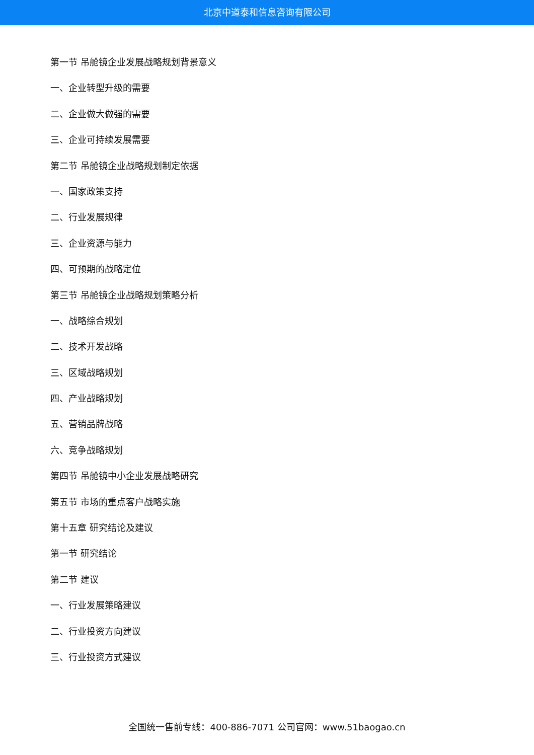北京中道泰和信息咨询有限公司
第一节 吊舱镜企业发展战略规划背景意义
一、企业转型升级的需要
二、企业做大做强的需要
三、企业可持续发展需要
第二节 吊舱镜企业战略规划制定依据
一、国家政策支持
二、行业发展规律
三、企业资源与能力
四、可预期的战略定位
第三节 吊舱镜企业战略规划策略分析
一、战略综合规划
二、技术开发战略
三、区域战略规划
四、产业战略规划
五、营销品牌战略
六、竞争战略规划
第四节 吊舱镜中小企业发展战略研究
第五节 市场的重点客户战略实施
第十五章 研究结论及建议
第一节 研究结论
第二节 建议
一、行业发展策略建议
二、行业投资方向建议
三、行业投资方式建议
全国统一售前专线：400-886-7071 公司官网：www.51baogao.cn